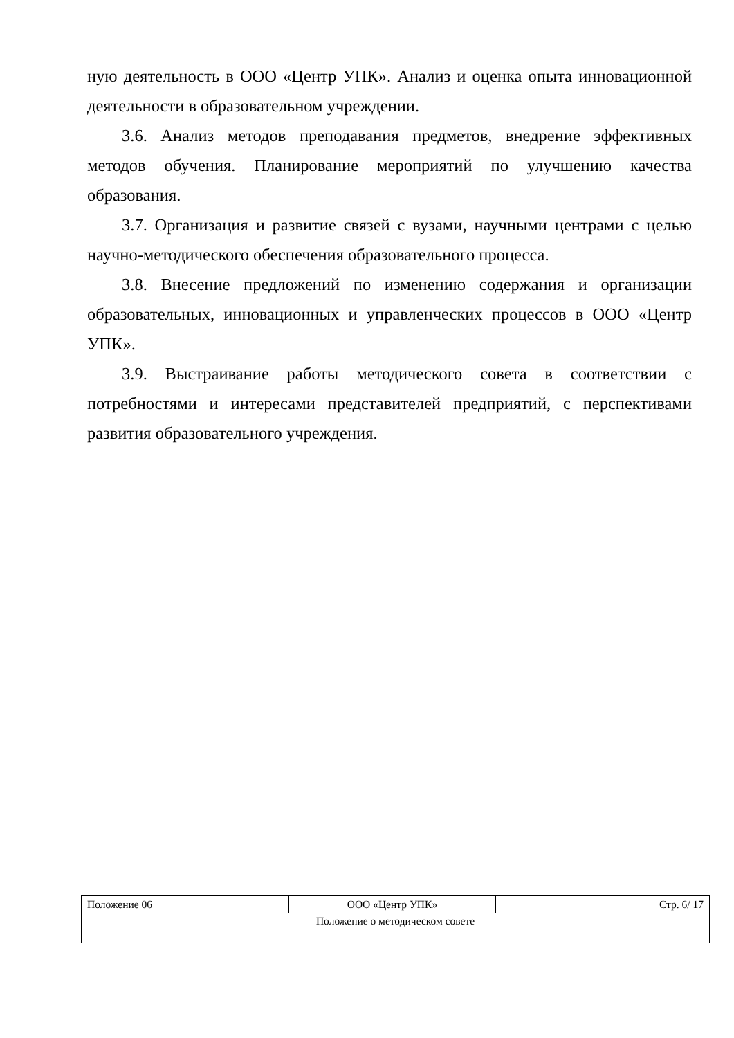ную деятельность в ООО «Центр УПК». Анализ и оценка опыта инновационной деятельности в образовательном учреждении.
3.6. Анализ методов преподавания предметов, внедрение эффективных методов обучения. Планирование мероприятий по улучшению качества образования.
3.7. Организация и развитие связей с вузами, научными центрами с целью научно-методического обеспечения образовательного процесса.
3.8. Внесение предложений по изменению содержания и организации образовательных, инновационных и управленческих процессов в ООО «Центр УПК».
3.9. Выстраивание работы методического совета в соответствии с потребностями и интересами представителей предприятий, с перспективами развития образовательного учреждения.
| Положение 06 | ООО «Центр УПК» | Стр. 6/ 17 |
| Положение о методическом совете | | |